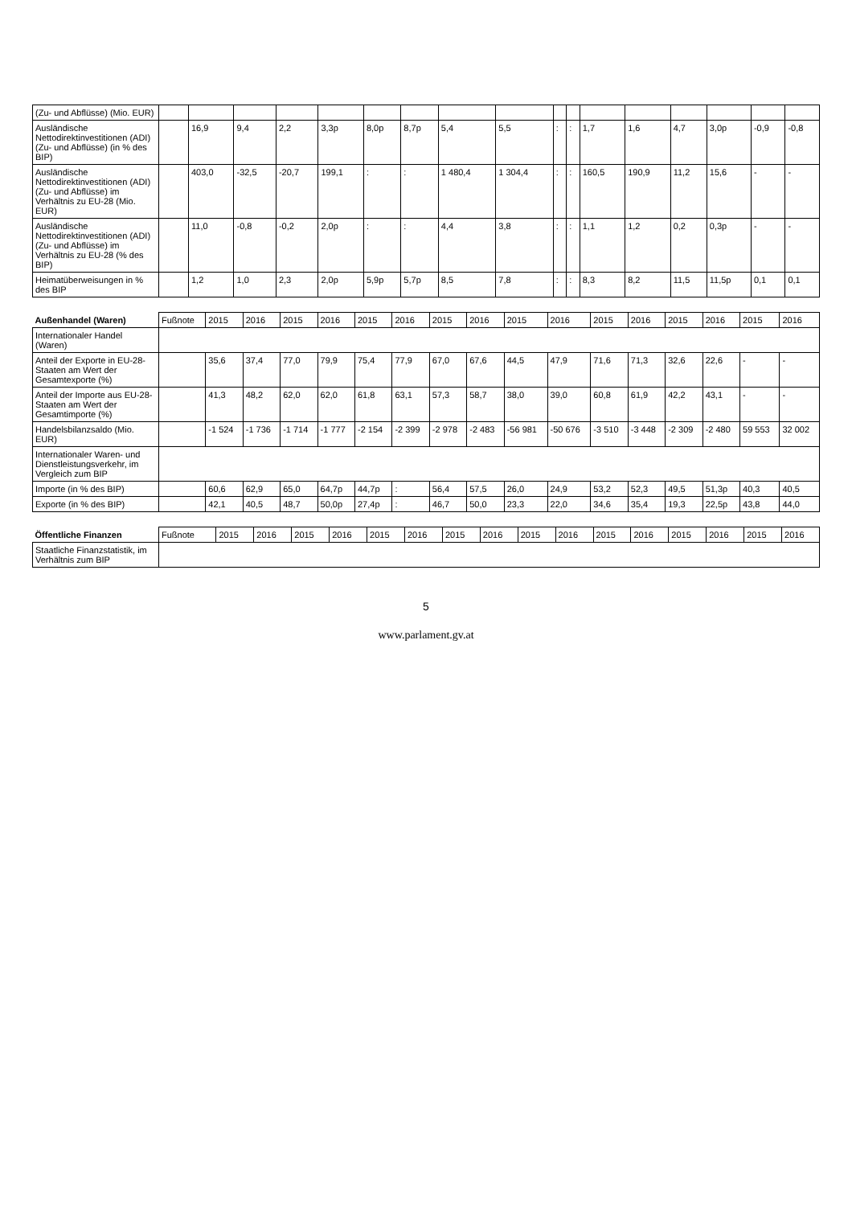| (Zu- und Abflüsse) (Mio. EUR) | | | | | | | | | | | | | | | | | |
| Ausländische Nettodirektinvestitionen (ADI) (Zu- und Abflüsse) (in % des BIP) | | 16,9 | 9,4 | 2,2 | 3,3p | 8,0p | 8,7p | 5,4 | 5,5 | : | : | 1,7 | 1,6 | 4,7 | 3,0p | -0,9 | -0,8 |
| Ausländische Nettodirektinvestitionen (ADI) (Zu- und Abflüsse) im Verhältnis zu EU-28 (Mio. EUR) | | 403,0 | -32,5 | -20,7 | 199,1 | : | : | 1 480,4 | 1 304,4 | : | : | 160,5 | 190,9 | 11,2 | 15,6 | - | - |
| Ausländische Nettodirektinvestitionen (ADI) (Zu- und Abflüsse) im Verhältnis zu EU-28 (% des BIP) | | 11,0 | -0,8 | -0,2 | 2,0p | : | : | 4,4 | 3,8 | : | : | 1,1 | 1,2 | 0,2 | 0,3p | - | - |
| Heimatüberweisungen in % des BIP | | 1,2 | 1,0 | 2,3 | 2,0p | 5,9p | 5,7p | 8,5 | 7,8 | : | : | 8,3 | 8,2 | 11,5 | 11,5p | 0,1 | 0,1 |
| Außenhandel (Waren) | Fußnote | 2015 | 2016 | 2015 | 2016 | 2015 | 2016 | 2015 | 2016 | 2015 | 2016 | 2015 | 2016 | 2015 | 2016 | 2015 | 2016 |
| --- | --- | --- | --- | --- | --- | --- | --- | --- | --- | --- | --- | --- | --- | --- | --- | --- | --- |
| Internationaler Handel (Waren) | | | | | | | | | | | | | | | | | |
| Anteil der Exporte in EU-28-Staaten am Wert der Gesamtexporte (%) | | 35,6 | 37,4 | 77,0 | 79,9 | 75,4 | 77,9 | 67,0 | 67,6 | 44,5 | 47,9 | 71,6 | 71,3 | 32,6 | 22,6 | - | - |
| Anteil der Importe aus EU-28-Staaten am Wert der Gesamtimporte (%) | | 41,3 | 48,2 | 62,0 | 62,0 | 61,8 | 63,1 | 57,3 | 58,7 | 38,0 | 39,0 | 60,8 | 61,9 | 42,2 | 43,1 | - | - |
| Handelsbilanzsaldo (Mio. EUR) | | -1 524 | -1 736 | -1 714 | -1 777 | -2 154 | -2 399 | -2 978 | -2 483 | -56 981 | -50 676 | -3 510 | -3 448 | -2 309 | -2 480 | 59 553 | 32 002 |
| Internationaler Waren- und Dienstleistungsverkehr, im Vergleich zum BIP | | | | | | | | | | | | | | | | | |
| Importe (in % des BIP) | | 60,6 | 62,9 | 65,0 | 64,7p | 44,7p | : | 56,4 | 57,5 | 26,0 | 24,9 | 53,2 | 52,3 | 49,5 | 51,3p | 40,3 | 40,5 |
| Exporte (in % des BIP) | | 42,1 | 40,5 | 48,7 | 50,0p | 27,4p | : | 46,7 | 50,0 | 23,3 | 22,0 | 34,6 | 35,4 | 19,3 | 22,5p | 43,8 | 44,0 |
| Öffentliche Finanzen | Fußnote | 2015 | 2016 | 2015 | 2016 | 2015 | 2016 | 2015 | 2016 | 2015 | 2016 | 2015 | 2016 | 2015 | 2016 | 2015 | 2016 |
| --- | --- | --- | --- | --- | --- | --- | --- | --- | --- | --- | --- | --- | --- | --- | --- | --- | --- |
| Staatliche Finanzstatistik, im Verhältnis zum BIP | | | | | | | | | | | | | | | | | |
5
www.parlament.gv.at